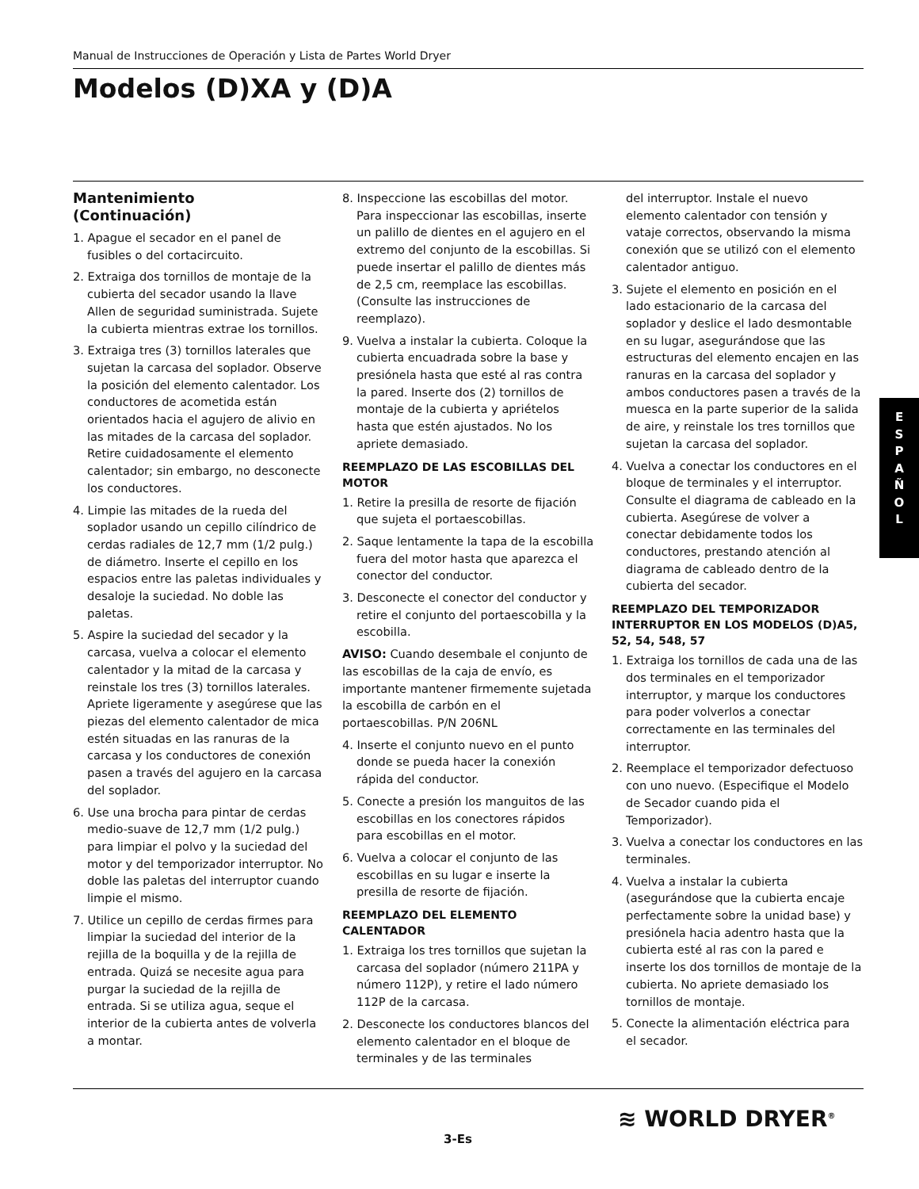Manual de Instrucciones de Operación y Lista de Partes World Dryer
Modelos (D)XA y (D)A
Mantenimiento
(Continuación)
1. Apague el secador en el panel de fusibles o del cortacircuito.
2. Extraiga dos tornillos de montaje de la cubierta del secador usando la llave Allen de seguridad suministrada. Sujete la cubierta mientras extrae los tornillos.
3. Extraiga tres (3) tornillos laterales que sujetan la carcasa del soplador. Observe la posición del elemento calentador. Los conductores de acometida están orientados hacia el agujero de alivio en las mitades de la carcasa del soplador. Retire cuidadosamente el elemento calentador; sin embargo, no desconecte los conductores.
4. Limpie las mitades de la rueda del soplador usando un cepillo cilíndrico de cerdas radiales de 12,7 mm (1/2 pulg.) de diámetro. Inserte el cepillo en los espacios entre las paletas individuales y desaloje la suciedad. No doble las paletas.
5. Aspire la suciedad del secador y la carcasa, vuelva a colocar el elemento calentador y la mitad de la carcasa y reinstale los tres (3) tornillos laterales. Apriete ligeramente y asegúrese que las piezas del elemento calentador de mica estén situadas en las ranuras de la carcasa y los conductores de conexión pasen a través del agujero en la carcasa del soplador.
6. Use una brocha para pintar de cerdas medio-suave de 12,7 mm (1/2 pulg.) para limpiar el polvo y la suciedad del motor y del temporizador interruptor. No doble las paletas del interruptor cuando limpie el mismo.
7. Utilice un cepillo de cerdas firmes para limpiar la suciedad del interior de la rejilla de la boquilla y de la rejilla de entrada. Quizá se necesite agua para purgar la suciedad de la rejilla de entrada. Si se utiliza agua, seque el interior de la cubierta antes de volverla a montar.
8. Inspeccione las escobillas del motor. Para inspeccionar las escobillas, inserte un palillo de dientes en el agujero en el extremo del conjunto de la escobillas. Si puede insertar el palillo de dientes más de 2,5 cm, reemplace las escobillas. (Consulte las instrucciones de reemplazo).
9. Vuelva a instalar la cubierta. Coloque la cubierta encuadrada sobre la base y presiónela hasta que esté al ras contra la pared. Inserte dos (2) tornillos de montaje de la cubierta y apriételos hasta que estén ajustados. No los apriete demasiado.
REEMPLAZO DE LAS ESCOBILLAS DEL MOTOR
1. Retire la presilla de resorte de fijación que sujeta el portaescobillas.
2. Saque lentamente la tapa de la escobilla fuera del motor hasta que aparezca el conector del conductor.
3. Desconecte el conector del conductor y retire el conjunto del portaescobilla y la escobilla.
AVISO: Cuando desembale el conjunto de las escobillas de la caja de envío, es importante mantener firmemente sujetada la escobilla de carbón en el portaescobillas. P/N 206NL
4. Inserte el conjunto nuevo en el punto donde se pueda hacer la conexión rápida del conductor.
5. Conecte a presión los manguitos de las escobillas en los conectores rápidos para escobillas en el motor.
6. Vuelva a colocar el conjunto de las escobillas en su lugar e inserte la presilla de resorte de fijación.
REEMPLAZO DEL ELEMENTO CALENTADOR
1. Extraiga los tres tornillos que sujetan la carcasa del soplador (número 211PA y número 112P), y retire el lado número 112P de la carcasa.
2. Desconecte los conductores blancos del elemento calentador en el bloque de terminales y de las terminales
del interruptor. Instale el nuevo elemento calentador con tensión y vataje correctos, observando la misma conexión que se utilizó con el elemento calentador antiguo.
3. Sujete el elemento en posición en el lado estacionario de la carcasa del soplador y deslice el lado desmontable en su lugar, asegurándose que las estructuras del elemento encajen en las ranuras en la carcasa del soplador y ambos conductores pasen a través de la muesca en la parte superior de la salida de aire, y reinstale los tres tornillos que sujetan la carcasa del soplador.
4. Vuelva a conectar los conductores en el bloque de terminales y el interruptor. Consulte el diagrama de cableado en la cubierta. Asegúrese de volver a conectar debidamente todos los conductores, prestando atención al diagrama de cableado dentro de la cubierta del secador.
REEMPLAZO DEL TEMPORIZADOR INTERRUPTOR EN LOS MODELOS (D)A5, 52, 54, 548, 57
1. Extraiga los tornillos de cada una de las dos terminales en el temporizador interruptor, y marque los conductores para poder volverlos a conectar correctamente en las terminales del interruptor.
2. Reemplace el temporizador defectuoso con uno nuevo. (Especifique el Modelo de Secador cuando pida el Temporizador).
3. Vuelva a conectar los conductores en las terminales.
4. Vuelva a instalar la cubierta (asegurándose que la cubierta encaje perfectamente sobre la unidad base) y presiónela hacia adentro hasta que la cubierta esté al ras con la pared e inserte los dos tornillos de montaje de la cubierta. No apriete demasiado los tornillos de montaje.
5. Conecte la alimentación eléctrica para el secador.
E
S
P
A
Ñ
O
L
≋ WORLD DRYER<sup>®</sup>
3-Es